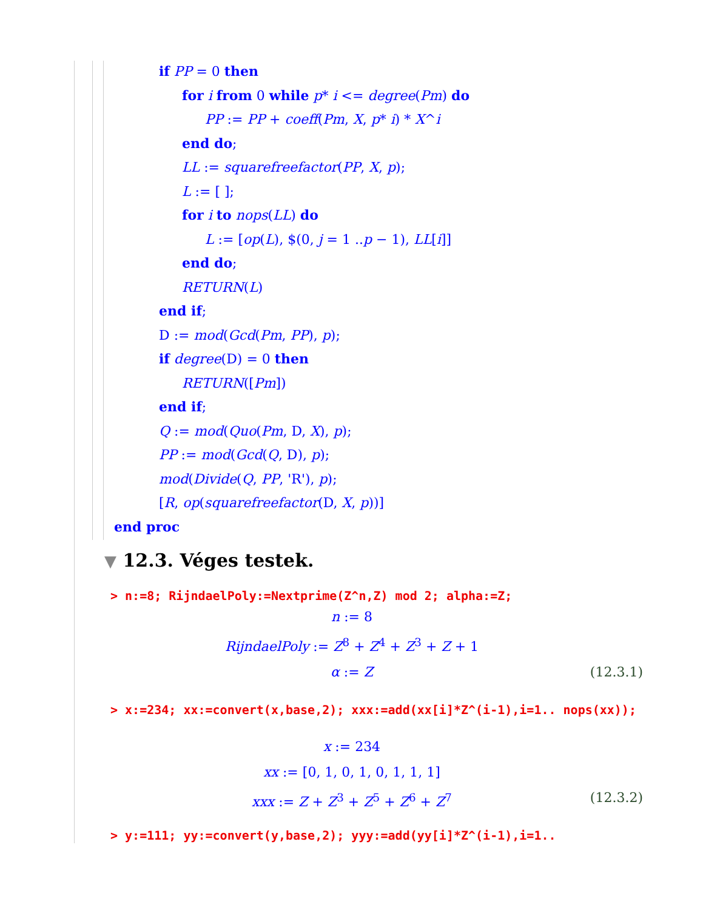if PP = 0 then
for i from 0 while p* i <= degree(Pm) do
PP := PP + coeff(Pm, X, p* i) * X^i
end do;
LL := squarefreefactor(PP, X, p);
L := [ ];
for i to nops(LL) do
L := [op(L), $(0, j = 1 ..p − 1), LL[i]]
end do;
RETURN(L)
end if;
D := mod(Gcd(Pm, PP), p);
if degree(D) = 0 then
RETURN([Pm])
end if;
Q := mod(Quo(Pm, D, X), p);
PP := mod(Gcd(Q, D), p);
mod(Divide(Q, PP, 'R'), p);
[R, op(squarefreefactor(D, X, p))]
end proc
▼ 12.3. Véges testek.
> n:=8; RijndaelPoly:=Nextprime(Z^n,Z) mod 2; alpha:=Z;
n := 8
RijndaelPoly := Z<sup>8</sup> + Z<sup>4</sup> + Z<sup>3</sup> + Z + 1
α := Z (12.3.1)
> x:=234; xx:=convert(x,base,2); xxx:=add(xx[i]*Z^(i-1),i=1.. nops(xx));
x := 234
xx := [0, 1, 0, 1, 0, 1, 1, 1]
xxx := Z + Z<sup>3</sup> + Z<sup>5</sup> + Z<sup>6</sup> + Z<sup>7</sup> (12.3.2)
> y:=111; yy:=convert(y,base,2); yyy:=add(yy[i]*Z^(i-1),i=1..